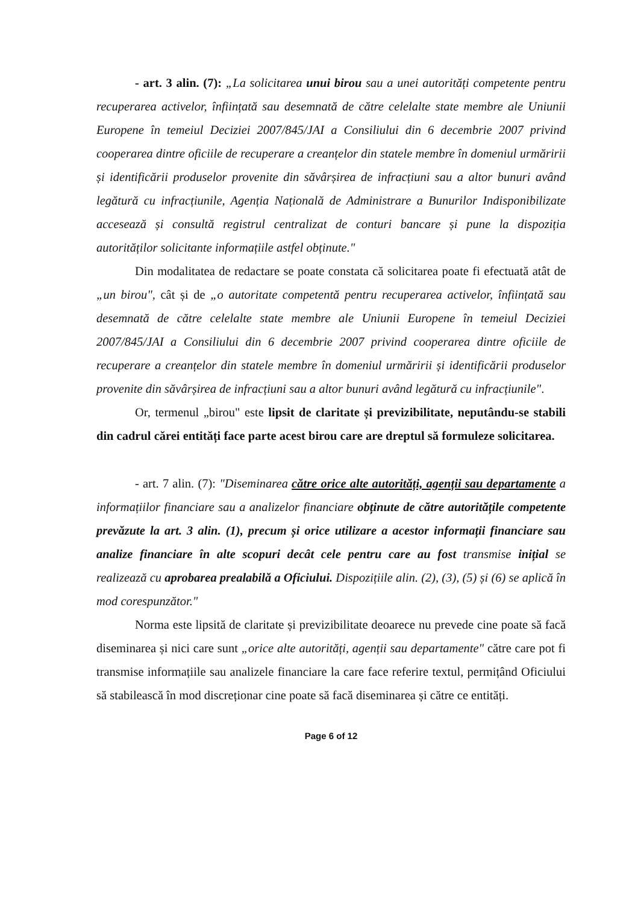- art. 3 alin. (7): „La solicitarea unui birou sau a unei autorități competente pentru recuperarea activelor, înființată sau desemnată de către celelalte state membre ale Uniunii Europene în temeiul Deciziei 2007/845/JAI a Consiliului din 6 decembrie 2007 privind cooperarea dintre oficiile de recuperare a creanțelor din statele membre în domeniul urmăririi și identificării produselor provenite din săvârșirea de infracțiuni sau a altor bunuri având legătură cu infracțiunile, Agenția Națională de Administrare a Bunurilor Indisponibilizate accesează și consultă registrul centralizat de conturi bancare și pune la dispoziția autorităților solicitante informațiile astfel obținute."
Din modalitatea de redactare se poate constata că solicitarea poate fi efectuată atât de „un birou", cât și de „o autoritate competentă pentru recuperarea activelor, înființată sau desemnată de către celelalte state membre ale Uniunii Europene în temeiul Deciziei 2007/845/JAI a Consiliului din 6 decembrie 2007 privind cooperarea dintre oficiile de recuperare a creanțelor din statele membre în domeniul urmăririi și identificării produselor provenite din săvârșirea de infracțiuni sau a altor bunuri având legătură cu infracțiunile".
Or, termenul „birou" este lipsit de claritate și previzibilitate, neputându-se stabili din cadrul cărei entități face parte acest birou care are dreptul să formuleze solicitarea.
- art. 7 alin. (7): "Diseminarea către orice alte autorități, agenții sau departamente a informațiilor financiare sau a analizelor financiare obținute de către autoritățile competente prevăzute la art. 3 alin. (1), precum și orice utilizare a acestor informații financiare sau analize financiare în alte scopuri decât cele pentru care au fost transmise inițial se realizează cu aprobarea prealabilă a Oficiului. Dispozițiile alin. (2), (3), (5) și (6) se aplică în mod corespunzător."
Norma este lipsită de claritate și previzibilitate deoarece nu prevede cine poate să facă diseminarea și nici care sunt „orice alte autorități, agenții sau departamente" către care pot fi transmise informațiile sau analizele financiare la care face referire textul, permițând Oficiului să stabilească în mod discreționar cine poate să facă diseminarea și către ce entități.
Page 6 of 12